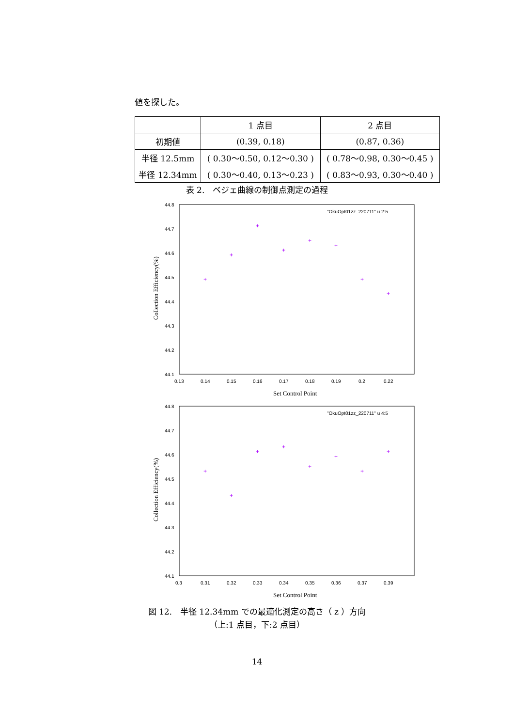値を探した。
| | 1 点目 | 2 点目 |
| 初期値 | (0.39, 0.18) | (0.87, 0.36) |
| 半径 12.5mm | ( 0.30～0.50, 0.12～0.30 ) | ( 0.78～0.98, 0.30～0.45 ) |
| 半径 12.34mm | ( 0.30～0.40, 0.13～0.23 ) | ( 0.83～0.93, 0.30～0.40 ) |
表 2.　ベジェ曲線の制御点測定の過程
44.8
44.7
44.6
44.5
44.4
44.3
44.2
44.1
0.13
0.14
0.15
0.16
0.17
0.18
0.19
0.2
0.22
Set Control Point
Collection Efficiency(%)
"OkuOpt01zz_220711" u 2:5
+
+
+
+
+
+
+
+
44.8
44.7
44.6
44.5
44.4
44.3
44.2
44.1
0.3
0.31
0.32
0.33
0.34
0.35
0.36
0.37
0.39
Set Control Point
Collection Efficiency(%)
"OkuOpt01zz_220711" u 4:5
+
+
+
+
+
+
+
+
図 12.　半径 12.34mm での最適化測定の高さ（ z ）方向
（上:1 点目，下:2 点目）
14